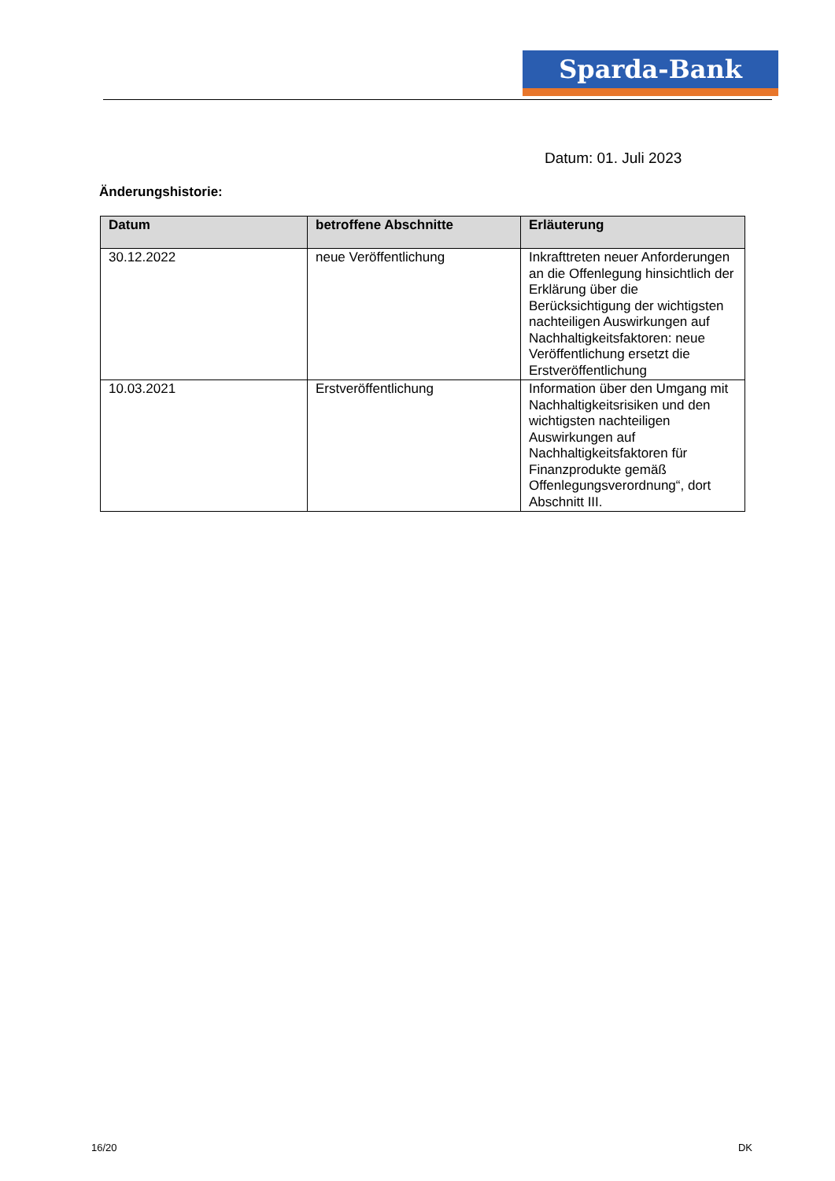Sparda-Bank
Datum: 01. Juli 2023
Änderungshistorie:
| Datum | betroffene Abschnitte | Erläuterung |
| --- | --- | --- |
| 30.12.2022 | neue Veröffentlichung | Inkrafttreten neuer Anforderungen an die Offenlegung hinsichtlich der Erklärung über die Berücksichtigung der wichtigsten nachteiligen Auswirkungen auf Nachhaltigkeitsfaktoren: neue Veröffentlichung ersetzt die Erstveröffentlichung |
| 10.03.2021 | Erstveröffentlichung | Information über den Umgang mit Nachhaltigkeitsrisiken und den wichtigsten nachteiligen Auswirkungen auf Nachhaltigkeitsfaktoren für Finanzprodukte gemäß Offenlegungsverordnung“, dort Abschnitt III. |
16/20 DK